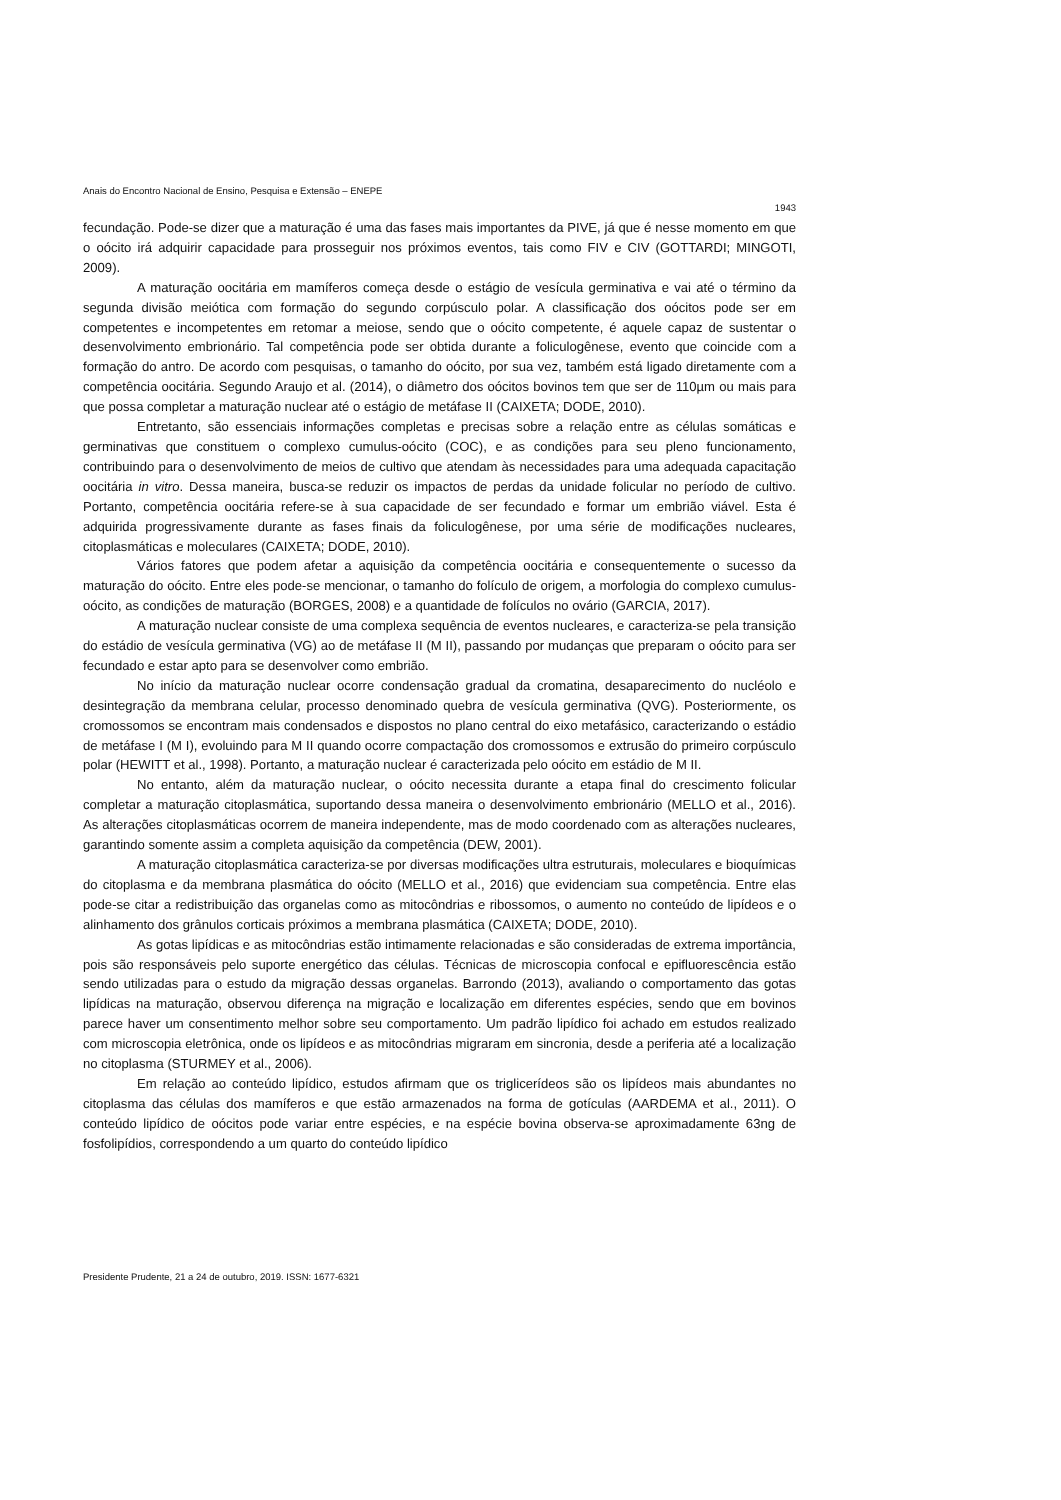Anais do Encontro Nacional de Ensino, Pesquisa e Extensão – ENEPE
1943
fecundação. Pode-se dizer que a maturação é uma das fases mais importantes da PIVE, já que é nesse momento em que o oócito irá adquirir capacidade para prosseguir nos próximos eventos, tais como FIV e CIV (GOTTARDI; MINGOTI, 2009).
A maturação oocitária em mamíferos começa desde o estágio de vesícula germinativa e vai até o término da segunda divisão meiótica com formação do segundo corpúsculo polar. A classificação dos oócitos pode ser em competentes e incompetentes em retomar a meiose, sendo que o oócito competente, é aquele capaz de sustentar o desenvolvimento embrionário. Tal competência pode ser obtida durante a foliculogênese, evento que coincide com a formação do antro. De acordo com pesquisas, o tamanho do oócito, por sua vez, também está ligado diretamente com a competência oocitária. Segundo Araujo et al. (2014), o diâmetro dos oócitos bovinos tem que ser de 110µm ou mais para que possa completar a maturação nuclear até o estágio de metáfase II (CAIXETA; DODE, 2010).
Entretanto, são essenciais informações completas e precisas sobre a relação entre as células somáticas e germinativas que constituem o complexo cumulus-oócito (COC), e as condições para seu pleno funcionamento, contribuindo para o desenvolvimento de meios de cultivo que atendam às necessidades para uma adequada capacitação oocitária in vitro. Dessa maneira, busca-se reduzir os impactos de perdas da unidade folicular no período de cultivo. Portanto, competência oocitária refere-se à sua capacidade de ser fecundado e formar um embrião viável. Esta é adquirida progressivamente durante as fases finais da foliculogênese, por uma série de modificações nucleares, citoplasmáticas e moleculares (CAIXETA; DODE, 2010).
Vários fatores que podem afetar a aquisição da competência oocitária e consequentemente o sucesso da maturação do oócito. Entre eles pode-se mencionar, o tamanho do folículo de origem, a morfologia do complexo cumulus-oócito, as condições de maturação (BORGES, 2008) e a quantidade de folículos no ovário (GARCIA, 2017).
A maturação nuclear consiste de uma complexa sequência de eventos nucleares, e caracteriza-se pela transição do estádio de vesícula germinativa (VG) ao de metáfase II (M II), passando por mudanças que preparam o oócito para ser fecundado e estar apto para se desenvolver como embrião.
No início da maturação nuclear ocorre condensação gradual da cromatina, desaparecimento do nucléolo e desintegração da membrana celular, processo denominado quebra de vesícula germinativa (QVG). Posteriormente, os cromossomos se encontram mais condensados e dispostos no plano central do eixo metafásico, caracterizando o estádio de metáfase I (M I), evoluindo para M II quando ocorre compactação dos cromossomos e extrusão do primeiro corpúsculo polar (HEWITT et al., 1998). Portanto, a maturação nuclear é caracterizada pelo oócito em estádio de M II.
No entanto, além da maturação nuclear, o oócito necessita durante a etapa final do crescimento folicular completar a maturação citoplasmática, suportando dessa maneira o desenvolvimento embrionário (MELLO et al., 2016). As alterações citoplasmáticas ocorrem de maneira independente, mas de modo coordenado com as alterações nucleares, garantindo somente assim a completa aquisição da competência (DEW, 2001).
A maturação citoplasmática caracteriza-se por diversas modificações ultra estruturais, moleculares e bioquímicas do citoplasma e da membrana plasmática do oócito (MELLO et al., 2016) que evidenciam sua competência. Entre elas pode-se citar a redistribuição das organelas como as mitocôndrias e ribossomos, o aumento no conteúdo de lipídeos e o alinhamento dos grânulos corticais próximos a membrana plasmática (CAIXETA; DODE, 2010).
As gotas lipídicas e as mitocôndrias estão intimamente relacionadas e são consideradas de extrema importância, pois são responsáveis pelo suporte energético das células. Técnicas de microscopia confocal e epifluorescência estão sendo utilizadas para o estudo da migração dessas organelas. Barrondo (2013), avaliando o comportamento das gotas lipídicas na maturação, observou diferença na migração e localização em diferentes espécies, sendo que em bovinos parece haver um consentimento melhor sobre seu comportamento. Um padrão lipídico foi achado em estudos realizado com microscopia eletrônica, onde os lipídeos e as mitocôndrias migraram em sincronia, desde a periferia até a localização no citoplasma (STURMEY et al., 2006).
Em relação ao conteúdo lipídico, estudos afirmam que os triglicerídeos são os lipídeos mais abundantes no citoplasma das células dos mamíferos e que estão armazenados na forma de gotículas (AARDEMA et al., 2011). O conteúdo lipídico de oócitos pode variar entre espécies, e na espécie bovina observa-se aproximadamente 63ng de fosfolipídios, correspondendo a um quarto do conteúdo lipídico
Presidente Prudente, 21 a 24 de outubro, 2019. ISSN: 1677-6321